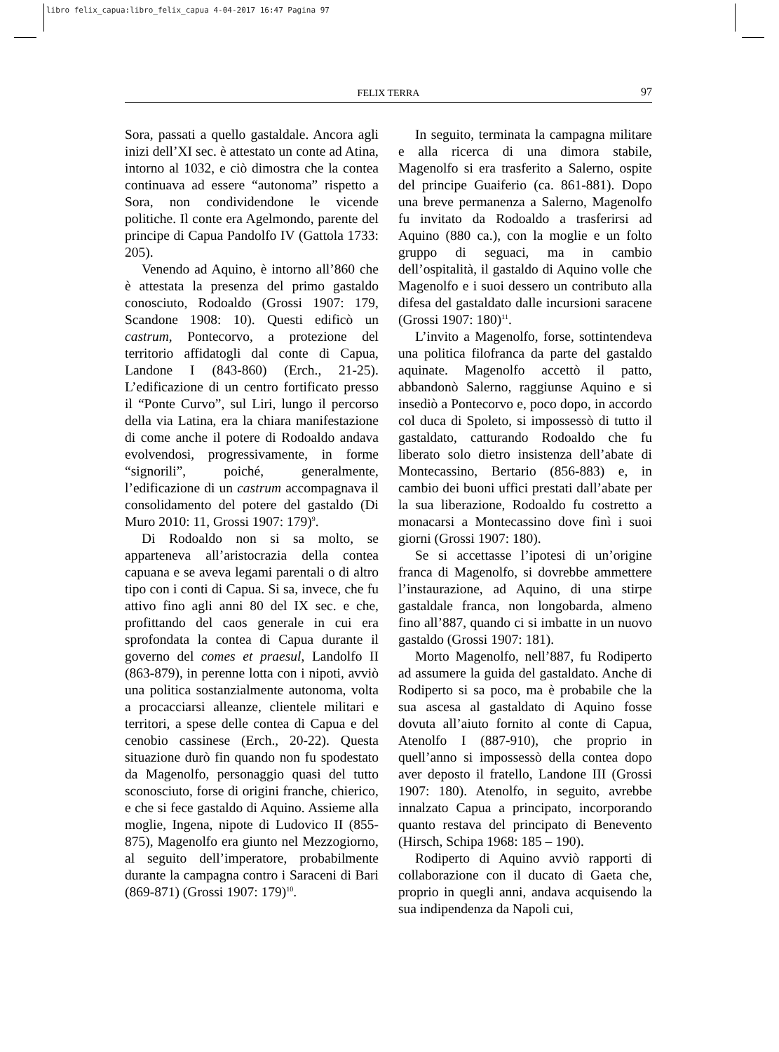libro felix_capua:libro_felix_capua 4-04-2017 16:47 Pagina 97
FELIX TERRA 97
Sora, passati a quello gastaldale. Ancora agli inizi dell’XI sec. è attestato un conte ad Atina, intorno al 1032, e ciò dimostra che la contea continuava ad essere “autonoma” rispetto a Sora, non condividendone le vicende politiche. Il conte era Agelmondo, parente del principe di Capua Pandolfo IV (Gattola 1733: 205).
Venendo ad Aquino, è intorno all’860 che è attestata la presenza del primo gastaldo conosciuto, Rodoaldo (Grossi 1907: 179, Scandone 1908: 10). Questi edificò un castrum, Pontecorvo, a protezione del territorio affidatogli dal conte di Capua, Landone I (843-860) (Erch., 21-25). L’edificazione di un centro fortificato presso il “Ponte Curvo”, sul Liri, lungo il percorso della via Latina, era la chiara manifestazione di come anche il potere di Rodoaldo andava evolvendosi, progressivamente, in forme “signorili”, poiché, generalmente, l’edificazione di un castrum accompagnava il consolidamento del potere del gastaldo (Di Muro 2010: 11, Grossi 1907: 179)<sup>9</sup>.
Di Rodoaldo non si sa molto, se apparteneva all’aristocrazia della contea capuana e se aveva legami parentali o di altro tipo con i conti di Capua. Si sa, invece, che fu attivo fino agli anni 80 del IX sec. e che, profittando del caos generale in cui era sprofondata la contea di Capua durante il governo del comes et praesul, Landolfo II (863-879), in perenne lotta con i nipoti, avviò una politica sostanzialmente autonoma, volta a procacciarsi alleanze, clientele militari e territori, a spese delle contea di Capua e del cenobio cassinese (Erch., 20-22). Questa situazione durò fin quando non fu spodestato da Magenolfo, personaggio quasi del tutto sconosciuto, forse di origini franche, chierico, e che si fece gastaldo di Aquino. Assieme alla moglie, Ingena, nipote di Ludovico II (855-875), Magenolfo era giunto nel Mezzogiorno, al seguito dell’imperatore, probabilmente durante la campagna contro i Saraceni di Bari (869-871) (Grossi 1907: 179)<sup>10</sup>.
In seguito, terminata la campagna militare e alla ricerca di una dimora stabile, Magenolfo si era trasferito a Salerno, ospite del principe Guaiferio (ca. 861-881). Dopo una breve permanenza a Salerno, Magenolfo fu invitato da Rodoaldo a trasferirsi ad Aquino (880 ca.), con la moglie e un folto gruppo di seguaci, ma in cambio dell’ospitalità, il gastaldo di Aquino volle che Magenolfo e i suoi dessero un contributo alla difesa del gastaldato dalle incursioni saracene (Grossi 1907: 180)<sup>11</sup>.
L’invito a Magenolfo, forse, sottintendeva una politica filofranca da parte del gastaldo aquinate. Magenolfo accettò il patto, abbandonò Salerno, raggiunse Aquino e si insediò a Pontecorvo e, poco dopo, in accordo col duca di Spoleto, si impossessò di tutto il gastaldato, catturando Rodoaldo che fu liberato solo dietro insistenza dell’abate di Montecassino, Bertario (856-883) e, in cambio dei buoni uffici prestati dall’abate per la sua liberazione, Rodoaldo fu costretto a monacarsi a Montecassino dove finì i suoi giorni (Grossi 1907: 180).
Se si accettasse l’ipotesi di un’origine franca di Magenolfo, si dovrebbe ammettere l’instaurazione, ad Aquino, di una stirpe gastaldale franca, non longobarda, almeno fino all’887, quando ci si imbatte in un nuovo gastaldo (Grossi 1907: 181).
Morto Magenolfo, nell’887, fu Rodiperto ad assumere la guida del gastaldato. Anche di Rodiperto si sa poco, ma è probabile che la sua ascesa al gastaldato di Aquino fosse dovuta all’aiuto fornito al conte di Capua, Atenolfo I (887-910), che proprio in quell’anno si impossessò della contea dopo aver deposto il fratello, Landone III (Grossi 1907: 180). Atenolfo, in seguito, avrebbe innalzato Capua a principato, incorporando quanto restava del principato di Benevento (Hirsch, Schipa 1968: 185 – 190).
Rodiperto di Aquino avviò rapporti di collaborazione con il ducato di Gaeta che, proprio in quegli anni, andava acquisendo la sua indipendenza da Napoli cui,